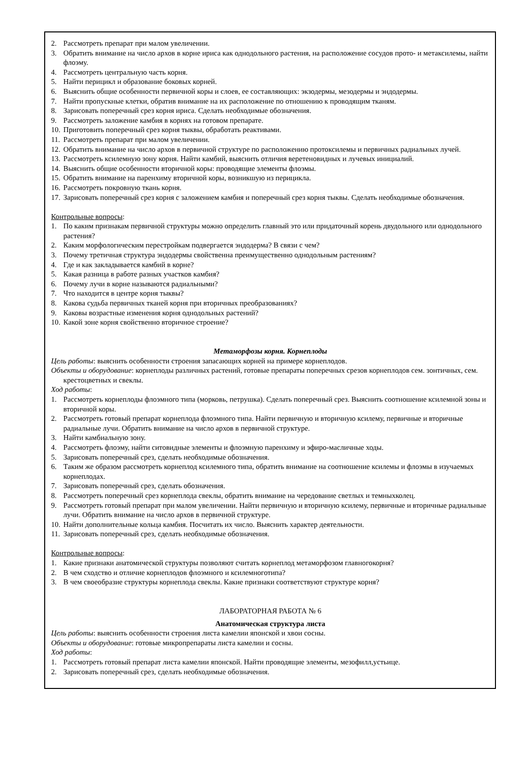2. Рассмотреть препарат при малом увеличении.
3. Обратить внимание на число архов в корне ириса как однодольного растения, на расположение сосудов прото- и метаксилемы, найти флоэму.
4. Рассмотреть центральную часть корня.
5. Найти перицикл и образование боковых корней.
6. Выяснить общие особенности первичной коры и слоев, ее составляющих: экзодермы, мезодермы и эндодермы.
7. Найти пропускные клетки, обратив внимание на их расположение по отношению к проводящим тканям.
8. Зарисовать поперечный срез корня ириса. Сделать необходимые обозначения.
9. Рассмотреть заложение камбия в корнях на готовом препарате.
10. Приготовить поперечный срез корня тыквы, обработать реактивами.
11. Рассмотреть препарат при малом увеличении.
12. Обратить внимание на число архов в первичной структуре по расположению протоксилемы и первичных радиальных лучей.
13. Рассмотреть ксилемную зону корня. Найти камбий, выяснить отличия веретеновидных и лучевых инициалий.
14. Выяснить общие особенности вторичной коры: проводящие элементы флоэмы.
15. Обратить внимание на паренхиму вторичной коры, возникшую из перицикла.
16. Рассмотреть покровную ткань корня.
17. Зарисовать поперечный срез корня с заложением камбия и поперечный срез корня тыквы. Сделать необходимые обозначения.
Контрольные вопросы:
1. По каким признакам первичной структуры можно определить главный это или придаточный корень двудольного или однодольного растения?
2. Каким морфологическим перестройкам подвергается эндодерма? В связи с чем?
3. Почему третичная структура эндодермы свойственна преимущественно однодольным растениям?
4. Где и как закладывается камбий в корне?
5. Какая разница в работе разных участков камбия?
6. Почему лучи в корне называются радиальными?
7. Что находится в центре корня тыквы?
8. Какова судьба первичных тканей корня при вторичных преобразованиях?
9. Каковы возрастные изменения корня однодольных растений?
10. Какой зоне корня свойственно вторичное строение?
Метаморфозы корня. Корнеплоды
Цель работы: выяснить особенности строения запасающих корней на примере корнеплодов.
Объекты и оборудование: корнеплоды различных растений, готовые препараты поперечных срезов корнеплодов сем. зонтичных, сем. крестоцветных и свеклы.
Ход работы:
1. Рассмотреть корнеплоды флоэмного типа (морковь, петрушка). Сделать поперечный срез. Выяснить соотношение ксилемной зоны и вторичной коры.
2. Рассмотреть готовый препарат корнеплода флоэмного типа. Найти первичную и вторичную ксилему, первичные и вторичные радиальные лучи. Обратить внимание на число архов в первичной структуре.
3. Найти камбиальную зону.
4. Рассмотреть флоэму, найти ситовидные элементы и флоэмную паренхиму и эфиро-масличные ходы.
5. Зарисовать поперечный срез, сделать необходимые обозначения.
6. Таким же образом рассмотреть корнеплод ксилемного типа, обратить внимание на соотношение ксилемы и флоэмы в изучаемых корнеплодах.
7. Зарисовать поперечный срез, сделать обозначения.
8. Рассмотреть поперечный срез корнеплода свеклы, обратить внимание на чередование светлых и темныхколец.
9. Рассмотреть готовый препарат при малом увеличении. Найти первичную и вторичную ксилему, первичные и вторичные радиальные лучи. Обратить внимание на число архов в первичной структуре.
10. Найти дополнительные кольца камбия. Посчитать их число. Выяснить характер деятельности.
11. Зарисовать поперечный срез, сделать необходимые обозначения.
Контрольные вопросы:
1. Какие признаки анатомической структуры позволяют считать корнеплод метаморфозом главногокорня?
2. В чем сходство и отличие корнеплодов флоэмного и ксилемноготипа?
3. В чем своеобразие структуры корнеплода свеклы. Какие признаки соответствуют структуре корня?
ЛАБОРАТОРНАЯ РАБОТА № 6
Анатомическая структура листа
Цель работы: выяснить особенности строения листа камелии японской и хвои сосны.
Объекты и оборудование: готовые микропрепараты листа камелии и сосны.
Ход работы:
1. Рассмотреть готовый препарат листа камелии японской. Найти проводящие элементы, мезофилл,устьице.
2. Зарисовать поперечный срез, сделать необходимые обозначения.